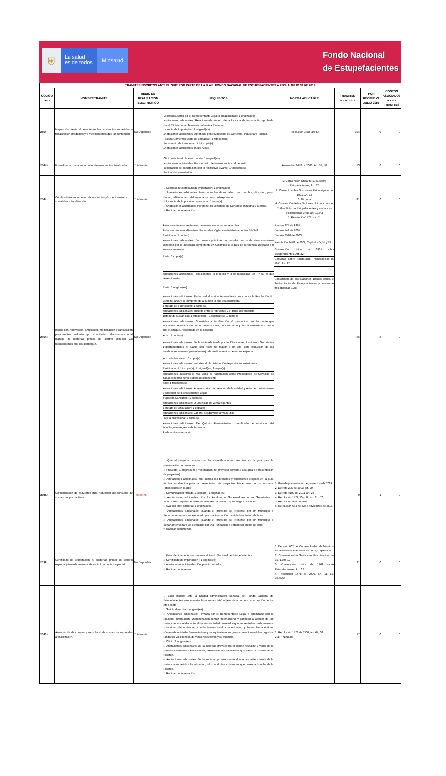⛨
La salud
es de todos
Minsalud
Fondo Nacional
de Estupefacientes
| TRAMITES INSCRITOS ANTE EL SUIT POR PARTE DE LA U.A.E. FONDO NACIONAL DE ESTUPEFACIENTES A FECHA JULIO 31 DE 2019 | | | | | | | |
| CODIGO SUIT | NOMBRE TRAMITE | MEDIO DE REALIZACION ELECTRONICO | REQUISITOS | NORMA APLICABLE | TRAMITES JULIO 2019 | PQR RECIBIDAS JULIO 2019 | COSTOS ASOCIADOS A LOS TRAMITES |
| 25647 | Inspección previa al levante de las sustancias sometidas a fiscalización, productos y/o medicamentos que las contengan. | No Disponible | Solicitud suscrita por el Representante Legal o su apoderado: 1 original(es) Anotaciones adicionales: Relacionando número de la Licencia de Importación aprobada por el Ministerio de Comercio Industria y Turismo. Licencia de Importación: 1 original(es) Anotaciones adicionales: Aprobada por el Ministerio de Comercio, Industria y Turismo. Factura Comercial y lista de empaque : 1 fotocopia(s) Documento de transporte : 1 fotocopia(s) Anotaciones adicionales: (Guía Aérea) | Resolución 1478, art. 56 | 104 | 0 | 0 |
| 25645 | Formalización de la importación de mercancías fiscalizadas. | Totalmente | Oficio solicitando la autorización: 1 original(es) Anotaciones adicionales: Para el retiro de la mercancías del deposito Declaración de Importación con el respectivo levante: 1 fotocopia(s) Radicar documentación | Resolución 1478 de 2006, Art. 57, 58. | 53 | 0 | 0 |
| 25641 | Certificado de importación de sustancias y/o medicamentos sometidos a fiscalización. | Totalmente | 1. Solicitud de certificado de importación: 1 original(es) 2. Anotaciones adicionales: Informando los datos tales como nombre, dirección, país, ciudad, teléfono tanto del importador como del exportador. 3. Licencia de Importación aprobada : 1 copia(s) 4. Anotaciones adicionales: Por parte del Ministerio de Comercio, Industria y Turismo. 5. Radicar documentación. | 1. Convención Única de 1961 sobre Estupefacientes, Art. 32 2. Convenio sobre Sustancias Psicotrópicas de 1971, Art. 13 3. Ninguna 4. Convención de las Naciones Unidas contra el Tráfico ilícito de Estupefacientes y sustancias psicotrópicas 1988, art. 12.9.a 5. Resolución 1478, art. 51 | 111 | 0 | 0 |
| 26643 | Inscripción, renovación, ampliación, modificación o cancelación para realizar cualquier tipo de actividad relacionada con el manejo de materias primas de control especial y/o medicamentos que las contengan. | No Disponible | Estar inscrito ante la cámara y comercio como persona jurídica Estar inscrito ante el Instituto Nacional de Vigilancia de Medicamentos INVIMA Certificado: 1 copia(s) Anotaciones adicionales: De buenas prácticas de manufactura, o de almacenamiento expedido por la autoridad competente en Colombia o el país de referencia aceptado por nuestra autoridad Carta: 1 copia(s) Anotaciones adicionales: Relacionando el proceso y la (s) modalidad (es) en la (s) que desea tramitar Carta: 1 original(es) Anotaciones adicionales: En la cual el fabricante manifieste que conoce la Resolución No. 1478 de 2006 y se compromete a cumplir lo que ella manifiesta Contrato de Fabricación: 1 copia(s) Anotaciones adicionales: suscrito entre el fabricante y el titular del producto Listado de sustancias: 1 fotocopia(s), 1 original(es), 1 copia(s) Anotaciones adicionales: Sometidas a fiscalización y/o productos que las contengan indicando denominación común internacional, concentración y forma farmacéutica, en lo que le aplique, relacionado en la solicitud. Acta : 1 copia(s) Anotaciones adicionales: De la visita efectuada por las Direcciones, Institutos o Secretarias Departamentales de Salud con fecha no mayor a un año, con evaluación de las condiciones mínimas para el manejo de medicamentos de control especial. Acto administrativo : 1 copia(s) Anotaciones adicionales: autorizando la distribución de productos veterinarios Certificado: 1 fotocopia(s), 1 original(es), 1 copia(s) Anotaciones adicionales: Y/O visita de habilitación como Prestadores de Servicios de Salud expedido por la autoridad competente. Acto: 1 fotocopia(s) Anotaciones adicionales: Administrativo de creación de la entidad y Acta de nombramiento y posesión del Representante Legal Registros Sanitarios : 1 copia(s) Anotaciones adicionales: O Licencias de Venta vigentes Contrato de vinculación: 1 copia(s) Anotaciones adicionales: Laboral del químico farmacéutico Tarjeta profesional: 1 copia(s) Anotaciones adicionales: Del Químico Farmacéutico o certificado de inscripción del tecnólogo en regencia de farmacia Radicar documentación | Decreto 677 de 1995 Decreto 549 de 2001 Decreto 2510 de 2003 Resolución 1478 de 2006, Capítulos V, VI y VII Convención Única de 1961 sobre Estupefacientes, Art. 32 Convenio sobre Sustancias Psicotrópicas de 1971, Art. 12 Convención de las Naciones Unidas contra el Tráfico ilícito de Estupefacientes y sustancias psicotrópicas 1988 | 56 | 3 | 0 |
| 33952 | Cofinanciación de proyectos para reducción del consumo de sustancias psicoactivas. | Totalmente | 1. Que el proyecto cumpla con las especificaciones descritas en la guía para la presentación de proyectos. 2. Proyecto: 1 original(es) (Presentación del proyecto conforme a la guía de presentación de proyectos) 3. Anotaciones adicionales: que cumpla los términos y condiciones exigidos en la guía técnica establecida para la presentación de proyectos. Hacer uso de los formatos establecidos en la guía 4. Comunicación firmada: 1 copia(s), 1 original(es) 5. Anotaciones adicionales: Por los Alcaldes o Gobernadores o las Secretarías o Direcciones Departamentales o Distritales de Salud o quién haga sus veces 6. Aval del ente territorial: 1 original(es) 7. Anotaciones adicionales: cuando el proyecto se presente por un Municipio o Departamento para ser ejecutado por una Fundación o entidad sin ánimo de lucro 8. Anotaciones adicionales: cuando el proyecto se presente por un Municipio o Departamento para ser ejecutado por una Fundación o entidad sin ánimo de lucro. 9. Radicar documentos. | 1. Guía de presentación de proyectos (de 2019. 2. Decreto 205 de 2003, art. 20 3. Decreto 4107 de 2011, art. 26 4. Resolución 1479, Cap. III, art. 11 - 20. 5. Resolución 988 de 2009 6. Resolución 684 de 23 de noviembre de 2017. | 0 | 1 | 0 |
| 25391 | Certificado de exportación de materias primas de control especial y/o medicamentos de control de control especial. | No Disponible | 1. Estar debidamente inscrito ante el Fondo Nacional de Estupefacientes 2. Certificado de importación : 1 original(es) 3. Anotaciones adicionales: Del país importador 4. Radicar documentos | 1. Decisión 602 del Consejo Andino de Ministros de Relaciones Exteriores de 2004, Capitulo IV 2. Convenio sobre Sustancias Psicotrópicas de 1971, Art. 12 3. Convención Única de 1961 sobre Estupefacientes, Art. 32 4. Resolución 1478 de 2006, art. 11, 12, 36,65,66 | 11 | 0 | 0 |
| 25639 | Autorización de compra y venta local de sustancias sometidas a fiscalización. | Totalmente | 1. Estar inscrito ante la Unidad Administrativa Especial del Fondo Nacional de Estupefacientes para manejar la(s) sustancia(s) objeto de la compra, a excepción de los lotes piloto 2. Solicitud escrita: 1 original(es) 3. Anotaciones adicionales: Firmada por el Representante Legal o apoderado con la siguiente información: Denominación común internacional y cantidad a adquirir de las sustancias sometidas a fiscalización, sociedad proveedora y nombre de los medicamentos a fabricar (denominación común internacional, concentración y forma farmacéutica), número de unidades farmacéuticas y su equivalente en gramos, relacionando los registros sanitarios y/o licencias de venta respectivos y su vigencia. 4. Oficio: 1 original(es) 5. Anotaciones adicionales: De la sociedad proveedora en donde respalde la venta de la sustancia sometida a fiscalización, informando las existencias que posee a la fecha de la solicitud. 6. Anotaciones adicionales: De la sociedad proveedora en donde respalde la venta de la sustancia sometida a fiscalización, informando las existencias que posee a la fecha de la solicitud. 7. Radicar documentación | 1. Resolución 1478 de 2006, art. 67, 68 2 al 7. Ninguna | 17 | 0 | 0 |